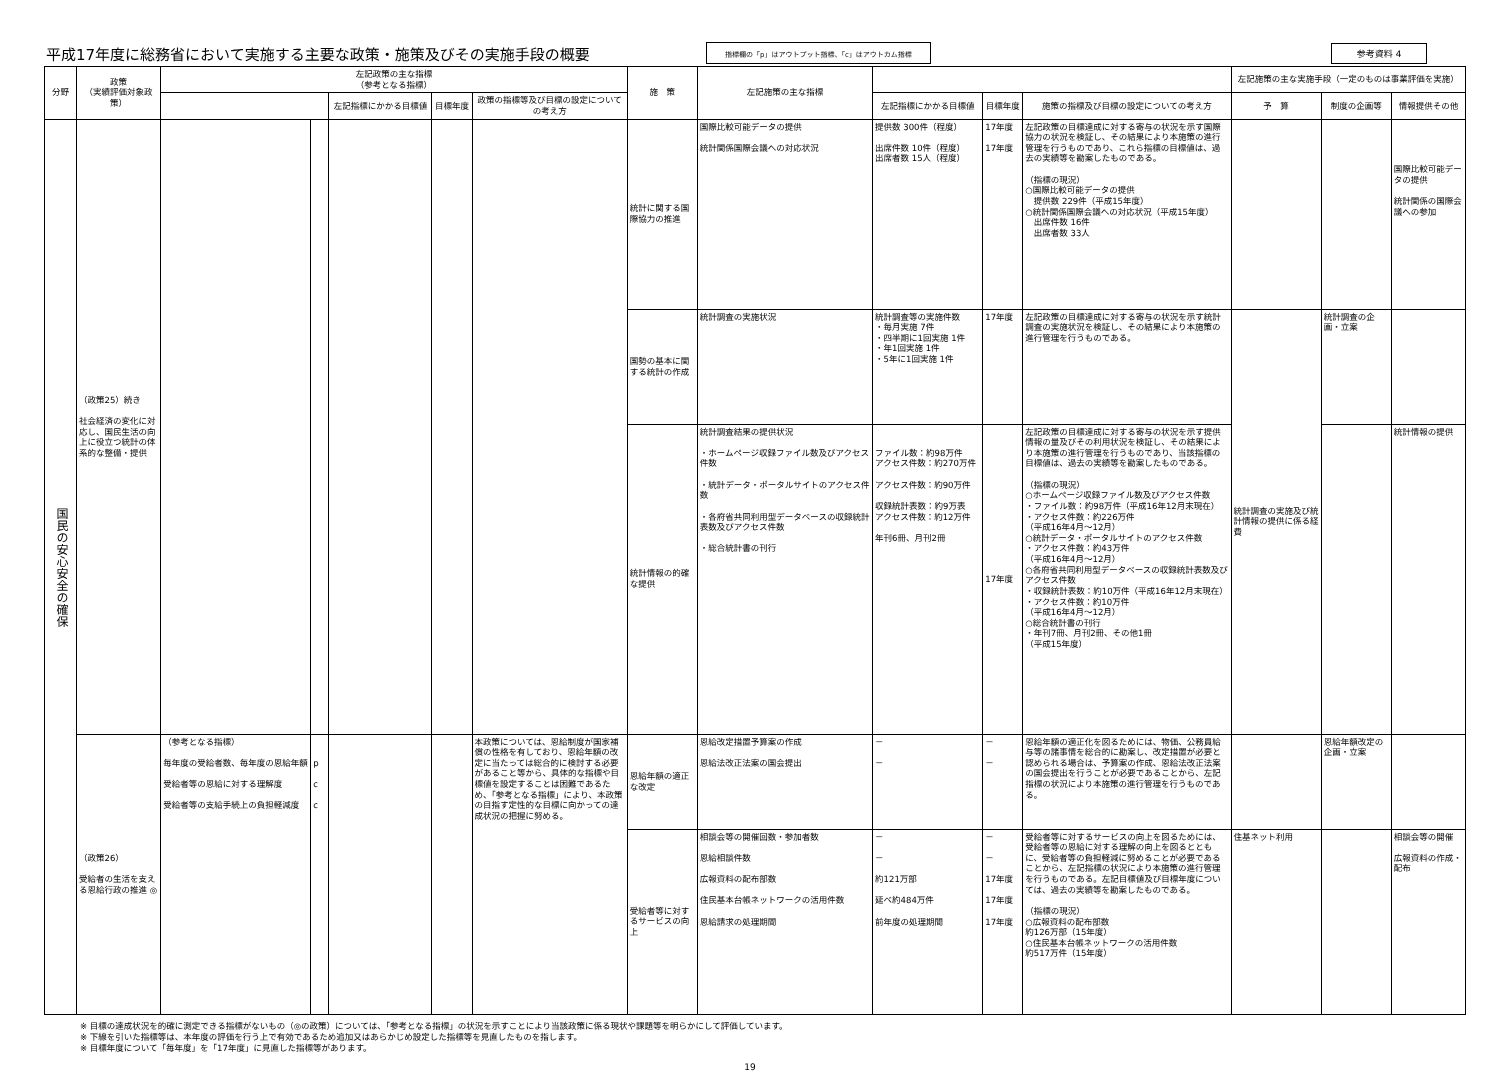平成17年度に総務省において実施する主要な政策・施策及びその実施手段の概要
指標欄の「p」はアウトプット指標、「c」はアウトカム指標
参考資料 4
| 分野 | 政策 （実績評価対象政策） | 左記政策の主な指標 （参考となる指標） | | | | | 施 策 | 左記施策の主な指標 | | | | 左記施策の主な実施手段（一定のものは事業評価を実施） | | |
| --- | --- | --- | --- | --- | --- | --- | --- | --- | --- | --- | --- | --- | --- | --- |
| | | | | 左記指標にかかる目標値 | 目標年度 | 政策の指標等及び目標の設定についての考え方 | | | 左記指標にかかる目標値 | 目標年度 | 施策の指標及び目標の設定についての考え方 | 予 算 | 制度の企画等 | 情報提供その他 |
| 国民の安心安全の確保 | （政策25）続き 社会経済の変化に対応し、国民生活の向上に役立つ統計の体系的な整備・提供 | | | | | | 統計に関する国際協力の推進 | 国際比較可能データの提供 統計関係国際会議への対応状況 | 提供数 300件（程度） 出席件数 10件（程度） 出席者数 15人（程度） | 17年度 17年度 | 左記政策の目標達成に対する寄与の状況を示す国際協力の状況を検証し、その結果により本施策の進行管理を行うものであり、これら指標の目標値は、過去の実績等を勘案したものである。 （指標の現況） ○国際比較可能データの提供 提供数 229件（平成15年度） ○統計関係国際会議への対応状況（平成15年度） 出席件数 16件 出席者数 33人 | | | 国際比較可能データの提供 統計関係の国際会議への参加 |
| | | | | | | | 国勢の基本に関する統計の作成 | 統計調査の実施状況 | 統計調査等の実施件数 ・毎月実施 7件 ・四半期に1回実施 1件 ・年1回実施 1件 ・5年に1回実施 1件 | 17年度 | 左記政策の目標達成に対する寄与の状況を示す統計調査の実施状況を検証し、その結果により本施策の進行管理を行うものである。 | 統計調査の実施及び統計情報の提供に係る経費 | 統計調査の企画・立案 | |
| | | | | | | | 統計情報の的確な提供 | 統計調査結果の提供状況 ・ホームページ収録ファイル数及びアクセス件数 ・統計データ・ポータルサイトのアクセス件数 ・各府省共同利用型データベースの収録統計表数及びアクセス件数 ・総合統計書の刊行 | ファイル数：約98万件 アクセス件数：約270万件 アクセス件数：約90万件 収録統計表数：約9万表 アクセス件数：約12万件 年刊6冊、月刊2冊 | 17年度 | 左記政策の目標達成に対する寄与の状況を示す提供情報の量及びその利用状況を検証し、その結果により本施策の進行管理を行うものであり、当該指標の目標値は、過去の実績等を勘案したものである。 （指標の現況） ○ホームページ収録ファイル数及びアクセス件数 ・ファイル数：約98万件（平成16年12月末現在） ・アクセス件数：約226万件 （平成16年4月～12月） ○統計データ・ポータルサイトのアクセス件数 ・アクセス件数：約43万件 （平成16年4月～12月） ○各府省共同利用型データベースの収録統計表数及びアクセス件数 ・収録統計表数：約10万件（平成16年12月末現在） ・アクセス件数：約10万件 （平成16年4月～12月） ○総合統計書の刊行 ・年刊7冊、月刊2冊、その他1冊 （平成15年度） | | | 統計情報の提供 |
| | （政策26） 受給者の生活を支える恩給行政の推進 ◎ | （参考となる指標） 毎年度の受給者数、毎年度の恩給年額 受給者等の恩給に対する理解度 受給者等の支給手続上の負担軽減度 | p c c | | | 本政策については、恩給制度が国家補償の性格を有しており、恩給年額の改定に当たっては総合的に検討する必要があること等から、具体的な指標や目標値を設定することは困難であるため、「参考となる指標」により、本政策の目指す定性的な目標に向かっての達成状況の把握に努める。 | 恩給年額の適正な改定 | 恩給改定措置予算案の作成 恩給法改正法案の国会提出 | － － | － － | 恩給年額の適正化を図るためには、物価、公務員給与等の諸事情を総合的に勘案し、改定措置が必要と認められる場合は、予算案の作成、恩給法改正法案の国会提出を行うことが必要であることから、左記指標の状況により本施策の進行管理を行うものである。 | | 恩給年額改定の企画・立案 | |
| | | | | | | | 受給者等に対するサービスの向上 | 相談会等の開催回数・参加者数 恩給相談件数 広報資料の配布部数 住民基本台帳ネットワークの活用件数 恩給請求の処理期間 | － － 約121万部 延べ約484万件 前年度の処理期間 | － － 17年度 17年度 17年度 | 受給者等に対するサービスの向上を図るためには、受給者等の恩給に対する理解の向上を図るとともに、受給者等の負担軽減に努めることが必要であることから、左記指標の状況により本施策の進行管理を行うものである。左記目標値及び目標年度については、過去の実績等を勘案したものである。 （指標の現況） ○広報資料の配布部数 約126万部（15年度） ○住民基本台帳ネットワークの活用件数 約517万件（15年度） | 住基ネット利用 | | 相談会等の開催 広報資料の作成・配布 |
※ 目標の達成状況を的確に測定できる指標がないもの（◎の政策）については、「参考となる指標」の状況を示すことにより当該政策に係る現状や課題等を明らかにして評価しています。
※ 下線を引いた指標等は、本年度の評価を行う上で有効であるため追加又はあらかじめ設定した指標等を見直したものを指します。
※ 目標年度について「毎年度」を「17年度」に見直した指標等があります。
19